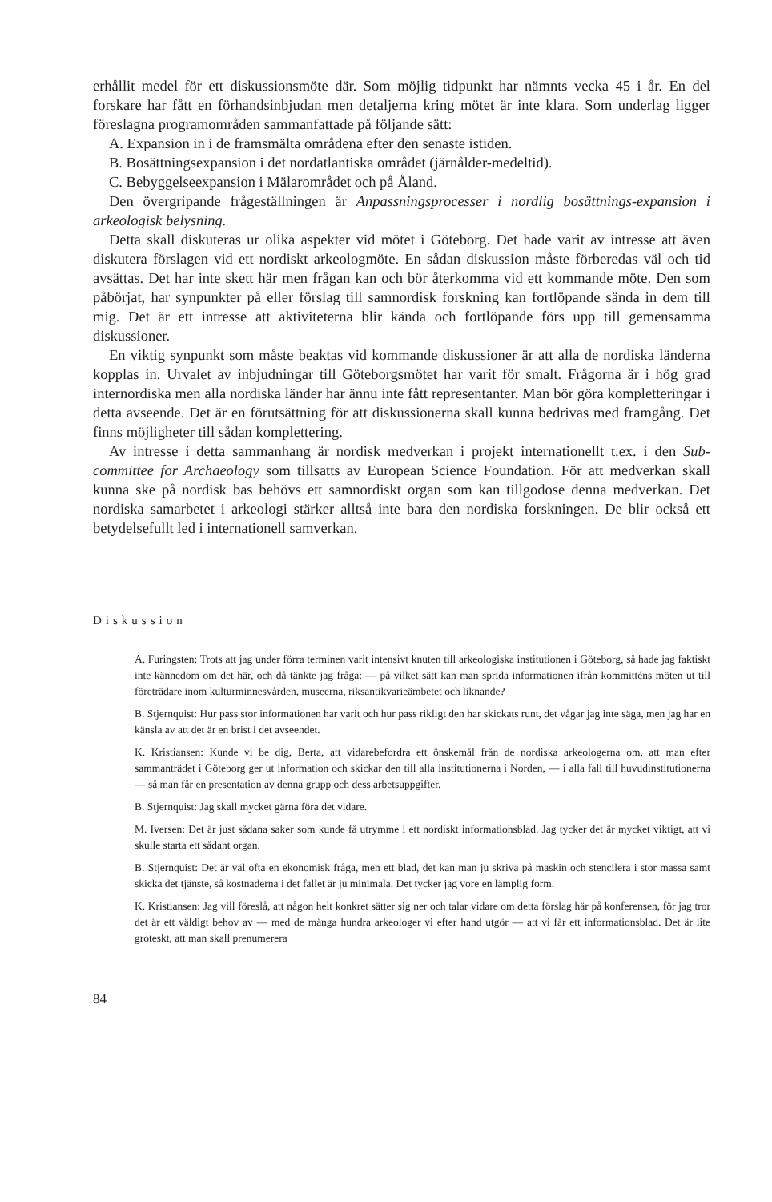erhållit medel för ett diskussionsmöte där. Som möjlig tidpunkt har nämnts vecka 45 i år. En del forskare har fått en förhandsinbjudan men detaljerna kring mötet är inte klara. Som underlag ligger föreslagna programområden sammanfattade på följande sätt:
A. Expansion in i de framsmälta områdena efter den senaste istiden.
B. Bosättningsexpansion i det nordatlantiska området (järnålder-medeltid).
C. Bebyggelseexpansion i Mälarområdet och på Åland.
Den övergripande frågeställningen är Anpassningsprocesser i nordlig bosättnings-expansion i arkeologisk belysning.
Detta skall diskuteras ur olika aspekter vid mötet i Göteborg. Det hade varit av intresse att även diskutera förslagen vid ett nordiskt arkeologmöte. En sådan diskussion måste förberedas väl och tid avsättas. Det har inte skett här men frågan kan och bör återkomma vid ett kommande möte. Den som påbörjat, har synpunkter på eller förslag till samnordisk forskning kan fortlöpande sända in dem till mig. Det är ett intresse att aktiviteterna blir kända och fortlöpande förs upp till gemensamma diskussioner.
En viktig synpunkt som måste beaktas vid kommande diskussioner är att alla de nordiska länderna kopplas in. Urvalet av inbjudningar till Göteborgsmötet har varit för smalt. Frågorna är i hög grad internordiska men alla nordiska länder har ännu inte fått representanter. Man bör göra kompletteringar i detta avseende. Det är en förutsättning för att diskussionerna skall kunna bedrivas med framgång. Det finns möjligheter till sådan komplettering.
Av intresse i detta sammanhang är nordisk medverkan i projekt internationellt t.ex. i den Sub-committee for Archaeology som tillsatts av European Science Foundation. För att medverkan skall kunna ske på nordisk bas behövs ett samnordiskt organ som kan tillgodose denna medverkan. Det nordiska samarbetet i arkeologi stärker alltså inte bara den nordiska forskningen. De blir också ett betydelsefullt led i internationell samverkan.
Diskussion
A. Furingsten: Trots att jag under förra terminen varit intensivt knuten till arkeologiska institutionen i Göteborg, så hade jag faktiskt inte kännedom om det här, och då tänkte jag fråga: — på vilket sätt kan man sprida informationen ifrån kommitténs möten ut till företrädare inom kulturminnesvården, muse­erna, riksantikvarieämbetet och liknande?
B. Stjernquist: Hur pass stor informationen har varit och hur pass rikligt den har skickats runt, det vågar jag inte säga, men jag har en känsla av att det är en brist i det avseendet.
K. Kristiansen: Kunde vi be dig, Berta, att vidarebefordra ett önskemål från de nordiska arkeologerna om, att man efter sammanträdet i Göteborg ger ut information och skickar den till alla institutionerna i Norden, — i alla fall till huvudinstitutionerna — så man får en presentation av denna grupp och dess arbetsuppgifter.
B. Stjernquist: Jag skall mycket gärna föra det vidare.
M. Iversen: Det är just sådana saker som kunde få utrymme i ett nordiskt informationsblad. Jag tycker det är mycket viktigt, att vi skulle starta ett sådant organ.
B. Stjernquist: Det är väl ofta en ekonomisk fråga, men ett blad, det kan man ju skriva på maskin och stencilera i stor massa samt skicka det tjänste, så kostnaderna i det fallet är ju minimala. Det tycker jag vore en lämplig form.
K. Kristiansen: Jag vill föreslå, att någon helt konkret sätter sig ner och talar vidare om detta förslag här på konferensen, för jag tror det är ett väldigt behov av — med de många hundra arkeologer vi efter hand utgör — att vi får ett informationsblad. Det är lite groteskt, att man skall prenumerera
84